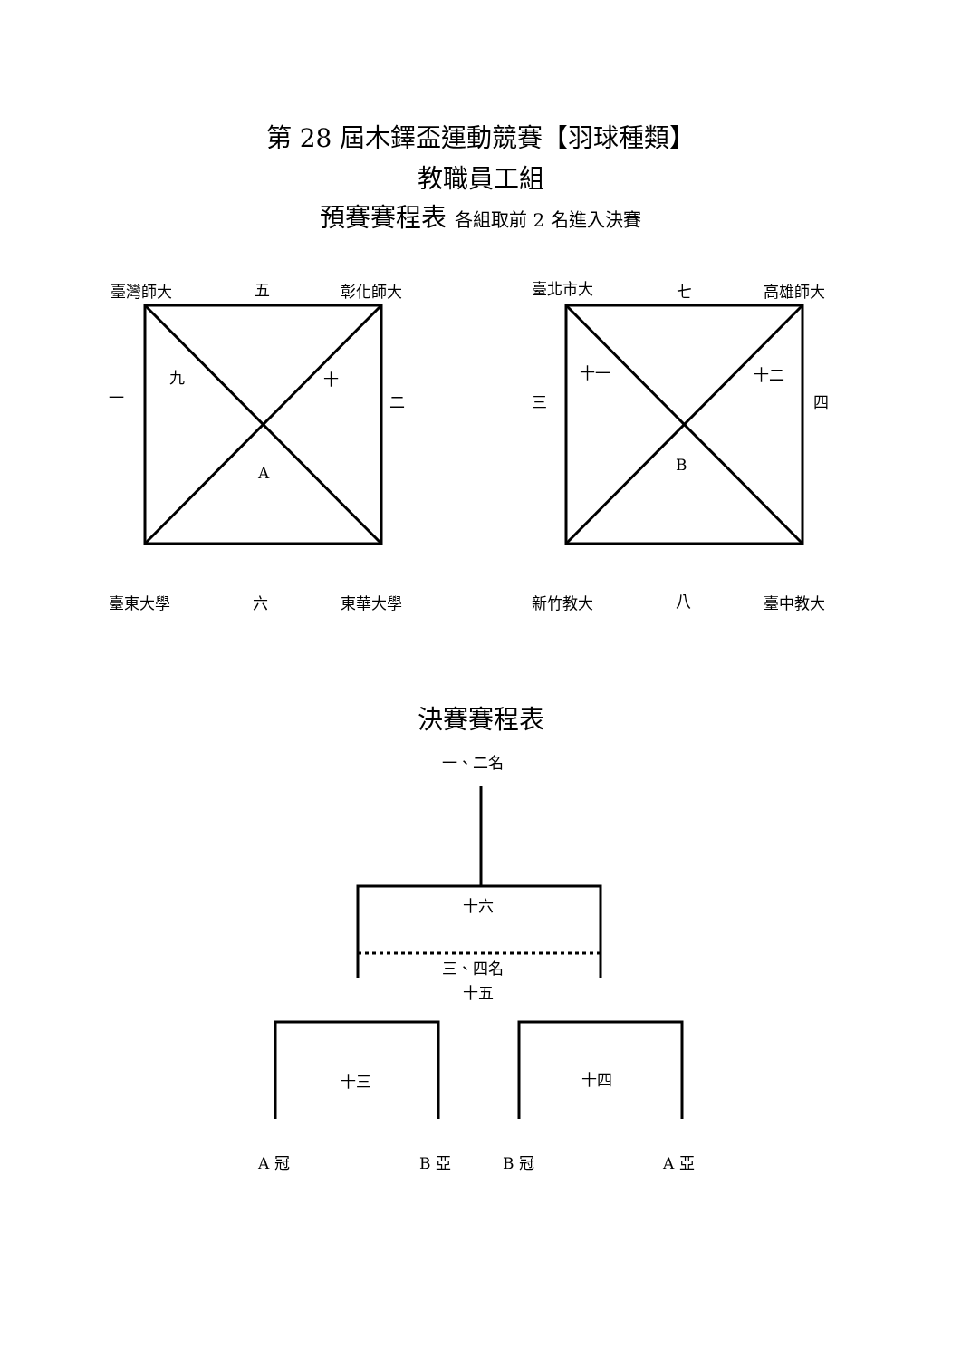第 28 屆木鐸盃運動競賽【羽球種類】
教職員工組
預賽賽程表 各組取前 2 名進入決賽
臺灣師大 五 彰化師大 臺北市大 七 高雄師大
一
九 十
二
A
三
十一 十二
四
B
臺東大學 六 東華大學 新竹教大 八 臺中教大
決賽賽程表
一、二名
十六
三、四名
十五
十三 十四
A 冠 B 亞 B 冠 A 亞